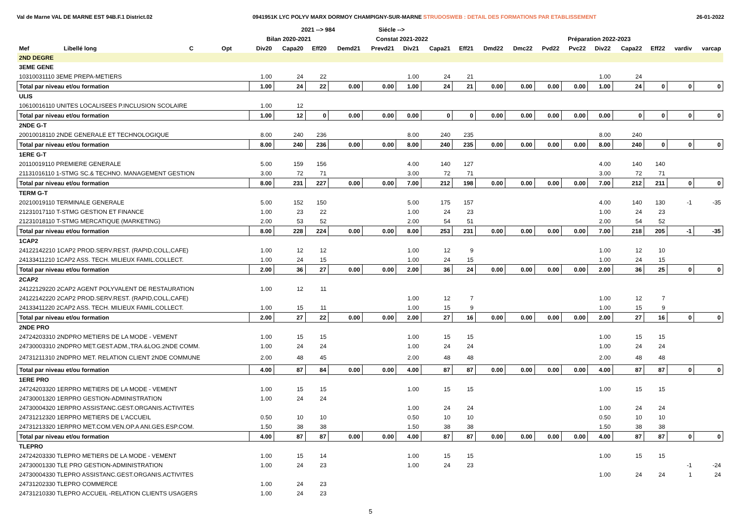Val de Marne VAL DE MARNE EST 94B.F.1 District.02 0941951K LYC POLYV MARX DORMOY CHAMPIGNY-SUR-MARNE STRUDOSWEB : DETAIL DES FORMATIONS PAR ETABLISSEMENT 26-01-2022
| | | | | | 2021 --> 984 | | | Siécle --> | | | | | | | | | | | | |
| --- | --- | --- | --- | --- | --- | --- | --- | --- | --- | --- | --- | --- | --- | --- | --- | --- | --- | --- | --- | --- |
| | | | | Bilan 2020-2021 | | | Constat 2021-2022 | | | | | Préparation 2022-2023 | | | | | | | | |
| Mef | Libellé long | C | Opt | Div20 | Capa20 | Eff20 | Demd21 | Prevd21 | Div21 | Capa21 | Eff21 | Dmd22 | Dmc22 | Pvd22 | Pvc22 | Div22 | Capa22 | Eff22 | vardiv | varcap |
| 2ND DEGRE | | | | | | | | | | | | | | | | | | | | |
| 3EME GENE | | | | | | | | | | | | | | | | | | | | |
| 10310031110 3EME PREPA-METIERS | | | | 1.00 | 24 | 22 | | | 1.00 | 24 | 21 | | | | | 1.00 | 24 | | | |
| Total par niveau et/ou formation | | | | 1.00 | 24 | 22 | 0.00 | 0.00 | 1.00 | 24 | 21 | 0.00 | 0.00 | 0.00 | 0.00 | 1.00 | 24 | 0 | 0 | 0 |
| ULIS | | | | | | | | | | | | | | | | | | | | |
| 10610016110 UNITES LOCALISEES P.INCLUSION SCOLAIRE | | | | 1.00 | 12 | | | | | | | | | | | | | | | |
| Total par niveau et/ou formation | | | | 1.00 | 12 | 0 | 0.00 | 0.00 | 0.00 | 0 | 0 | 0.00 | 0.00 | 0.00 | 0.00 | 0.00 | 0 | 0 | 0 | 0 |
| 2NDE G-T | | | | | | | | | | | | | | | | | | | | |
| 20010018110 2NDE GENERALE ET TECHNOLOGIQUE | | | | 8.00 | 240 | 236 | | | 8.00 | 240 | 235 | | | | | 8.00 | 240 | | | |
| Total par niveau et/ou formation | | | | 8.00 | 240 | 236 | 0.00 | 0.00 | 8.00 | 240 | 235 | 0.00 | 0.00 | 0.00 | 0.00 | 8.00 | 240 | 0 | 0 | 0 |
| 1ERE G-T | | | | | | | | | | | | | | | | | | | | |
| 20110019110 PREMIERE GENERALE | | | | 5.00 | 159 | 156 | | | 4.00 | 140 | 127 | | | | | 4.00 | 140 | 140 | | |
| 21131016110 1-STMG SC.& TECHNO. MANAGEMENT GESTION | | | | 3.00 | 72 | 71 | | | 3.00 | 72 | 71 | | | | | 3.00 | 72 | 71 | | |
| Total par niveau et/ou formation | | | | 8.00 | 231 | 227 | 0.00 | 0.00 | 7.00 | 212 | 198 | 0.00 | 0.00 | 0.00 | 0.00 | 7.00 | 212 | 211 | 0 | 0 |
| TERM G-T | | | | | | | | | | | | | | | | | | | | |
| 20210019110 TERMINALE GENERALE | | | | 5.00 | 152 | 150 | | | 5.00 | 175 | 157 | | | | | 4.00 | 140 | 130 | -1 | -35 |
| 21231017110 T-STMG GESTION ET FINANCE | | | | 1.00 | 23 | 22 | | | 1.00 | 24 | 23 | | | | | 1.00 | 24 | 23 | | |
| 21231018110 T-STMG MERCATIQUE (MARKETING) | | | | 2.00 | 53 | 52 | | | 2.00 | 54 | 51 | | | | | 2.00 | 54 | 52 | | |
| Total par niveau et/ou formation | | | | 8.00 | 228 | 224 | 0.00 | 0.00 | 8.00 | 253 | 231 | 0.00 | 0.00 | 0.00 | 0.00 | 7.00 | 218 | 205 | -1 | -35 |
| 1CAP2 | | | | | | | | | | | | | | | | | | | | |
| 24122142210 1CAP2 PROD.SERV.REST. (RAPID,COLL,CAFE) | | | | 1.00 | 12 | 12 | | | 1.00 | 12 | 9 | | | | | 1.00 | 12 | 10 | | |
| 24133411210 1CAP2 ASS. TECH. MILIEUX FAMIL.COLLECT. | | | | 1.00 | 24 | 15 | | | 1.00 | 24 | 15 | | | | | 1.00 | 24 | 15 | | |
| Total par niveau et/ou formation | | | | 2.00 | 36 | 27 | 0.00 | 0.00 | 2.00 | 36 | 24 | 0.00 | 0.00 | 0.00 | 0.00 | 2.00 | 36 | 25 | 0 | 0 |
| 2CAP2 | | | | | | | | | | | | | | | | | | | | |
| 24122129220 2CAP2 AGENT POLYVALENT DE RESTAURATION | | | | 1.00 | 12 | 11 | | | | | | | | | | | | | | |
| 24122142220 2CAP2 PROD.SERV.REST. (RAPID,COLL,CAFE) | | | | | | | | | 1.00 | 12 | 7 | | | | | 1.00 | 12 | 7 | | |
| 24133411220 2CAP2 ASS. TECH. MILIEUX FAMIL.COLLECT. | | | | 1.00 | 15 | 11 | | | 1.00 | 15 | 9 | | | | | 1.00 | 15 | 9 | | |
| Total par niveau et/ou formation | | | | 2.00 | 27 | 22 | 0.00 | 0.00 | 2.00 | 27 | 16 | 0.00 | 0.00 | 0.00 | 0.00 | 2.00 | 27 | 16 | 0 | 0 |
| 2NDE PRO | | | | | | | | | | | | | | | | | | | | |
| 24724203310 2NDPRO METIERS DE LA MODE - VEMENT | | | | 1.00 | 15 | 15 | | | 1.00 | 15 | 15 | | | | | 1.00 | 15 | 15 | | |
| 24730003310 2NDPRO MET.GEST.ADM.,TRA.&LOG.2NDE COMM. | | | | 1.00 | 24 | 24 | | | 1.00 | 24 | 24 | | | | | 1.00 | 24 | 24 | | |
| 24731211310 2NDPRO MET. RELATION CLIENT 2NDE COMMUNE | | | | 2.00 | 48 | 45 | | | 2.00 | 48 | 48 | | | | | 2.00 | 48 | 48 | | |
| Total par niveau et/ou formation | | | | 4.00 | 87 | 84 | 0.00 | 0.00 | 4.00 | 87 | 87 | 0.00 | 0.00 | 0.00 | 0.00 | 4.00 | 87 | 87 | 0 | 0 |
| 1ERE PRO | | | | | | | | | | | | | | | | | | | | |
| 24724203320 1ERPRO METIERS DE LA MODE - VEMENT | | | | 1.00 | 15 | 15 | | | 1.00 | 15 | 15 | | | | | 1.00 | 15 | 15 | | |
| 24730001320 1ERPRO GESTION-ADMINISTRATION | | | | 1.00 | 24 | 24 | | | | | | | | | | | | | | |
| 24730004320 1ERPRO ASSISTANC.GEST.ORGANIS.ACTIVITES | | | | | | | | | 1.00 | 24 | 24 | | | | | 1.00 | 24 | 24 | | |
| 24731212320 1ERPRO METIERS DE L'ACCUEIL | | | | 0.50 | 10 | 10 | | | 0.50 | 10 | 10 | | | | | 0.50 | 10 | 10 | | |
| 24731213320 1ERPRO MET.COM.VEN.OP.A ANI.GES.ESP.COM. | | | | 1.50 | 38 | 38 | | | 1.50 | 38 | 38 | | | | | 1.50 | 38 | 38 | | |
| Total par niveau et/ou formation | | | | 4.00 | 87 | 87 | 0.00 | 0.00 | 4.00 | 87 | 87 | 0.00 | 0.00 | 0.00 | 0.00 | 4.00 | 87 | 87 | 0 | 0 |
| TLEPRO | | | | | | | | | | | | | | | | | | | | |
| 24724203330 TLEPRO METIERS DE LA MODE - VEMENT | | | | 1.00 | 15 | 14 | | | 1.00 | 15 | 15 | | | | | 1.00 | 15 | 15 | | |
| 24730001330 TLE PRO GESTION-ADMINISTRATION | | | | 1.00 | 24 | 23 | | | 1.00 | 24 | 23 | | | | | | | | -1 | -24 |
| 24730004330 TLEPRO ASSISTANC.GEST.ORGANIS.ACTIVITES | | | | | | | | | | | | | | | | 1.00 | 24 | 24 | 1 | 24 |
| 24731202330 TLEPRO COMMERCE | | | | 1.00 | 24 | 23 | | | | | | | | | | | | | | |
| 24731210330 TLEPRO ACCUEIL -RELATION CLIENTS USAGERS | | | | 1.00 | 24 | 23 | | | | | | | | | | | | | | |
5